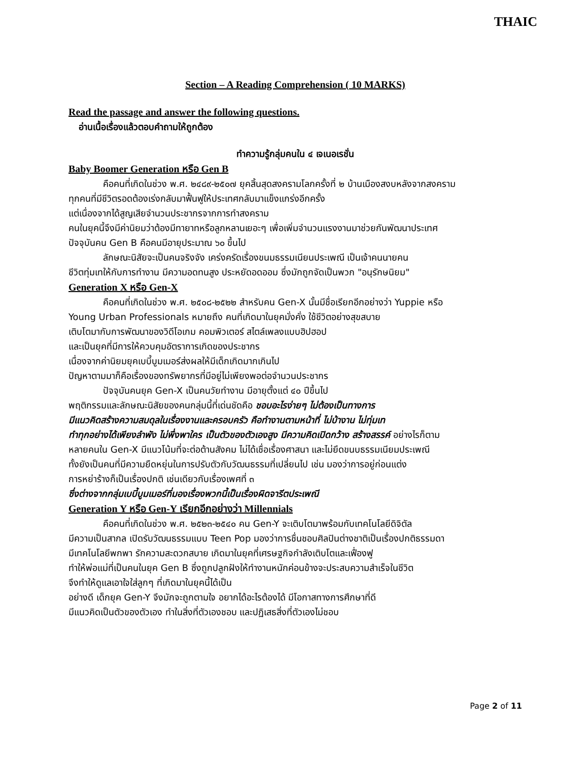THAIC
Section – A Reading Comprehension ( 10 MARKS)
Read the passage and answer the following questions.
อ่านเนื้อเรื่องแล้วตอบคำถามให้ถูกต้อง
ทำความรู้กลุ่มคนใน ๔ เจเนอเรชั่น
Baby Boomer Generation หรือ Gen B
คือคนที่เกิดในช่วง พ.ศ. ๒๔๘๙-๒๕๐๗ ยุคสิ้นสุดสงครามโลกครั้งที่ ๒ บ้านเมืองสงบหลังจากสงคราม
ทุกคนที่มีชีวิตรอดต้องเร่งกลับมาฟื้นฟูให้ประเทศกลับมาแข็งแกร่งอีกครั้ง
แต่เนื่องจากได้สูญเสียจำนวนประชากรจากการทำสงคราม
คนในยุคนี้จึงมีค่านิยมว่าต้องมีทายาทหรือลูกหลานเยอะๆ เพื่อเพิ่มจำนวนแรงงานมาช่วยกันพัฒนาประเทศ
ปัจจุบันคน Gen B คือคนมีอายุประมาณ ๖๐ ขึ้นไป
ลักษณะนิสัยจะเป็นคนจริงจัง เคร่งครัดเรื่องขนมธรรมเนียนประเพณี เป็นเจ้าคนนายคน
ชีวิตทุ่มเทให้กับการทำงาน มีความอดทนสูง ประหยัดอดออม ซึ่งมักถูกจัดเป็นพวก "อนุรักษนิยม"
Generation X หรือ Gen-X
คือคนที่เกิดในช่วง พ.ศ. ๒๕๐๘-๒๕๒๒ สำหรับคน Gen-X นั้นมีชื่อเรียกอีกอย่างว่า Yuppie หรือ
Young Urban Professionals หมายถึง คนที่เกิดมาในยุคมั่งคั่ง ใช้ชีวิตอย่างสุขสบาย
เติบโตมากับการพัฒนาของวิดีโอเกม คอมพิวเตอร์ สไตล์เพลงแบบฮิปฮอป
และเป็นยุคที่มีการให้ควบคุมอัตราการเกิดของประชากร
เนื่องจากค่านิยมยุคเบบี้บูมเมอร์ส่งผลให้มีเด็กเกิดมากเกินไป
ปัญหาตามมาก็คือเรื่องของทรัพยากรที่มีอยู่ไม่เพียงพอต่อจำนวนประชากร
ปัจจุบันคนยุค Gen-X เป็นคนวัยทำงาน มีอายุตั้งแต่ ๔๐ ปีขึ้นไป
พฤติกรรมและลักษณะนิสัยของคนกลุ่มนี้ที่เด่นชัดคือ ชอบอะไรง่ายๆ ไม่ต้องเป็นทางการ
มีแนวคิดสร้างความสมดุลในเรื่องงานและครอบครัว คือทำงานตามหน้าที่ ไม่บ้างาน ไม่ทุ่มเท
ทำทุกอย่างได้เพียงลำพัง ไม่พึ่งพาใคร เป็นตัวของตัวเองสูง มีความคิดเปิดกว้าง สร้างสรรค์ อย่างไรก็ตาม
หลายคนใน Gen-X มีแนวโน้มที่จะต่อต้านสังคม ไม่ได้เชื่อเรื่องศาสนา และไม่ยึดขนบธรรมเนียมประเพณี
ทั้งยังเป็นคนที่มีความยืดหยุ่นในการปรับตัวกับวัฒนธรรมที่เปลี่ยนไป เช่น มองว่าการอยู่ก่อนแต่ง
การหย่าร้างก็เป็นเรื่องปกติ เช่นเดียวกับเรื่องเพศที่ ๓
ซึ่งต่างจากกลุ่มเบบี้บูมเมอร์ที่มองเรื่องพวกนี้เป็นเรื่องผิดจารีตประเพณี
Generation Y หรือ Gen-Y เรียกอีกอย่างว่า Millennials
คือคนที่เกิดในช่วง พ.ศ. ๒๕๒๓-๒๕๔๐ คน Gen-Y จะเติบโตมาพร้อมกับเทคโนโลยีดิจิตัล
มีความเป็นสากล เปิดรับวัฒนธรรมแบบ Teen Pop มองว่าการชื่นชอบศิลปินต่างชาติเป็นเรื่องปกติธรรมดา
มีเทคโนโลยีพกพา รักความสะดวกสบาย เกิดมาในยุคที่เศรษฐกิจกำลังเติบโตและเฟื่องฟู
ทำให้พ่อแม่ที่เป็นคนในยุค Gen B ซึ่งถูกปลูกฝังให้ทำงานหนักค่อนข้างจะประสบความสำเร็จในชีวิต
จึงทำให้ดูแลเอาใจใส่ลูกๆ ที่เกิดมาในยุคนี้ได้เป็น
อย่างดี เด็กยุค Gen-Y จึงมักจะถูกตามใจ อยากได้อะไรต้องได้ มีโอกาสทางการศึกษาที่ดี
มีแนวคิดเป็นตัวของตัวเอง ทำในสิ่งที่ตัวเองชอบ และปฏิเสธสิ่งที่ตัวเองไม่ชอบ
Page 2 of 11